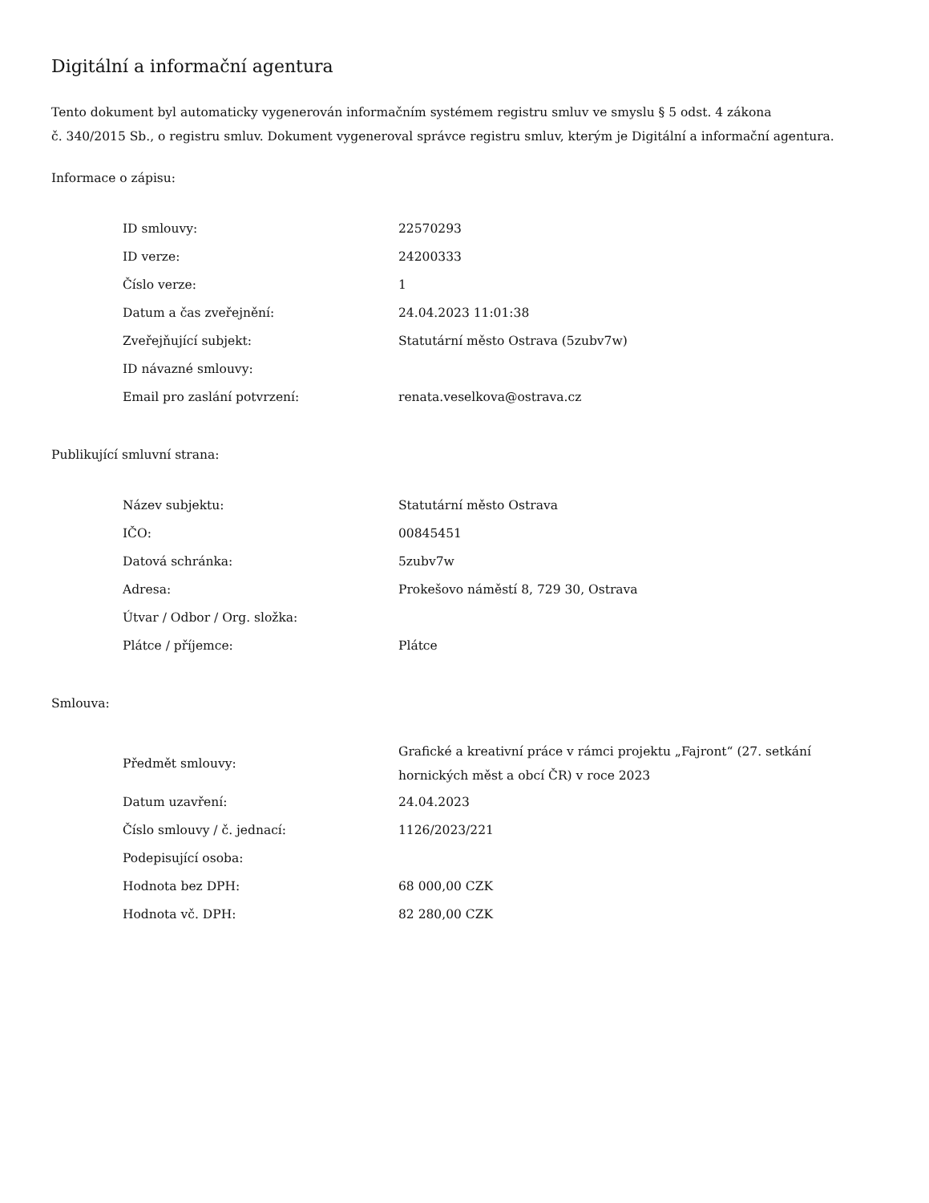Digitální a informační agentura
Tento dokument byl automaticky vygenerován informačním systémem registru smluv ve smyslu § 5 odst. 4 zákona
č. 340/2015 Sb., o registru smluv. Dokument vygeneroval správce registru smluv, kterým je Digitální a informační agentura.
Informace o zápisu:
| ID smlouvy: | 22570293 |
| ID verze: | 24200333 |
| Číslo verze: | 1 |
| Datum a čas zveřejnění: | 24.04.2023 11:01:38 |
| Zveřejňující subjekt: | Statutární město Ostrava (5zubv7w) |
| ID návazné smlouvy: | |
| Email pro zaslání potvrzení: | renata.veselkova@ostrava.cz |
Publikující smluvní strana:
| Název subjektu: | Statutární město Ostrava |
| IČO: | 00845451 |
| Datová schránka: | 5zubv7w |
| Adresa: | Prokešovo náměstí 8, 729 30, Ostrava |
| Útvar / Odbor / Org. složka: | |
| Plátce / příjemce: | Plátce |
Smlouva:
| Předmět smlouvy: | Grafické a kreativní práce v rámci projektu „Fajront“ (27. setkání hornických měst a obcí ČR) v roce 2023 |
| Datum uzavření: | 24.04.2023 |
| Číslo smlouvy / č. jednací: | 1126/2023/221 |
| Podepisující osoba: | |
| Hodnota bez DPH: | 68 000,00 CZK |
| Hodnota vč. DPH: | 82 280,00 CZK |